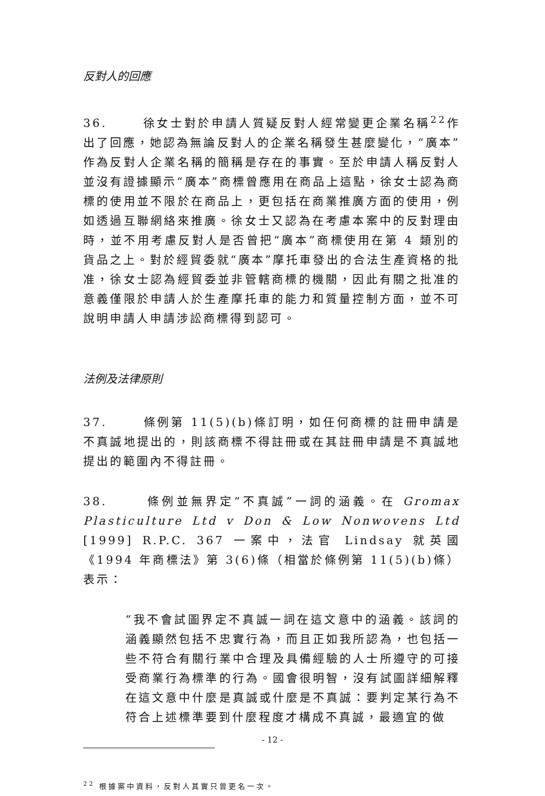反對人的回應
36. 徐女士對於申請人質疑反對人經常變更企業名稱<sup>22</sup>作出了回應，她認為無論反對人的企業名稱發生甚麼變化，“廣本”作為反對人企業名稱的簡稱是存在的事實。至於申請人稱反對人並沒有證據顯示“廣本”商標曾應用在商品上這點，徐女士認為商標的使用並不限於在商品上，更包括在商業推廣方面的使用，例如透過互聯網絡來推廣。徐女士又認為在考慮本案中的反對理由時，並不用考慮反對人是否曾把“廣本”商標使用在第 4 類別的貨品之上。對於經貿委就“廣本”摩托車發出的合法生產資格的批准，徐女士認為經貿委並非管轄商標的機關，因此有關之批准的意義僅限於申請人於生產摩托車的能力和質量控制方面，並不可說明申請人申請涉訟商標得到認可。
法例及法律原則
37. 條例第 11(5)(b)條訂明，如任何商標的註冊申請是不真誠地提出的，則該商標不得註冊或在其註冊申請是不真誠地提出的範圍內不得註冊。
38. 條例並無界定“不真誠”一詞的涵義。在 Gromax Plasticulture Ltd v Don & Low Nonwovens Ltd [1999] R.P.C. 367 一案中，法官 Lindsay 就英國《1994 年商標法》第 3(6)條（相當於條例第 11(5)(b)條）表示：
“我不會試圖界定不真誠一詞在這文意中的涵義。該詞的涵義顯然包括不忠實行為，而且正如我所認為，也包括一些不符合有關行業中合理及具備經驗的人士所遵守的可接受商業行為標準的行為。國會很明智，沒有試圖詳細解釋在這文意中什麼是真誠或什麼是不真誠：要判定某行為不符合上述標準要到什麼程度才構成不真誠，最適宜的做
<sup>22</sup> 根據案中資料，反對人其實只曾更名一次。
- 12 -